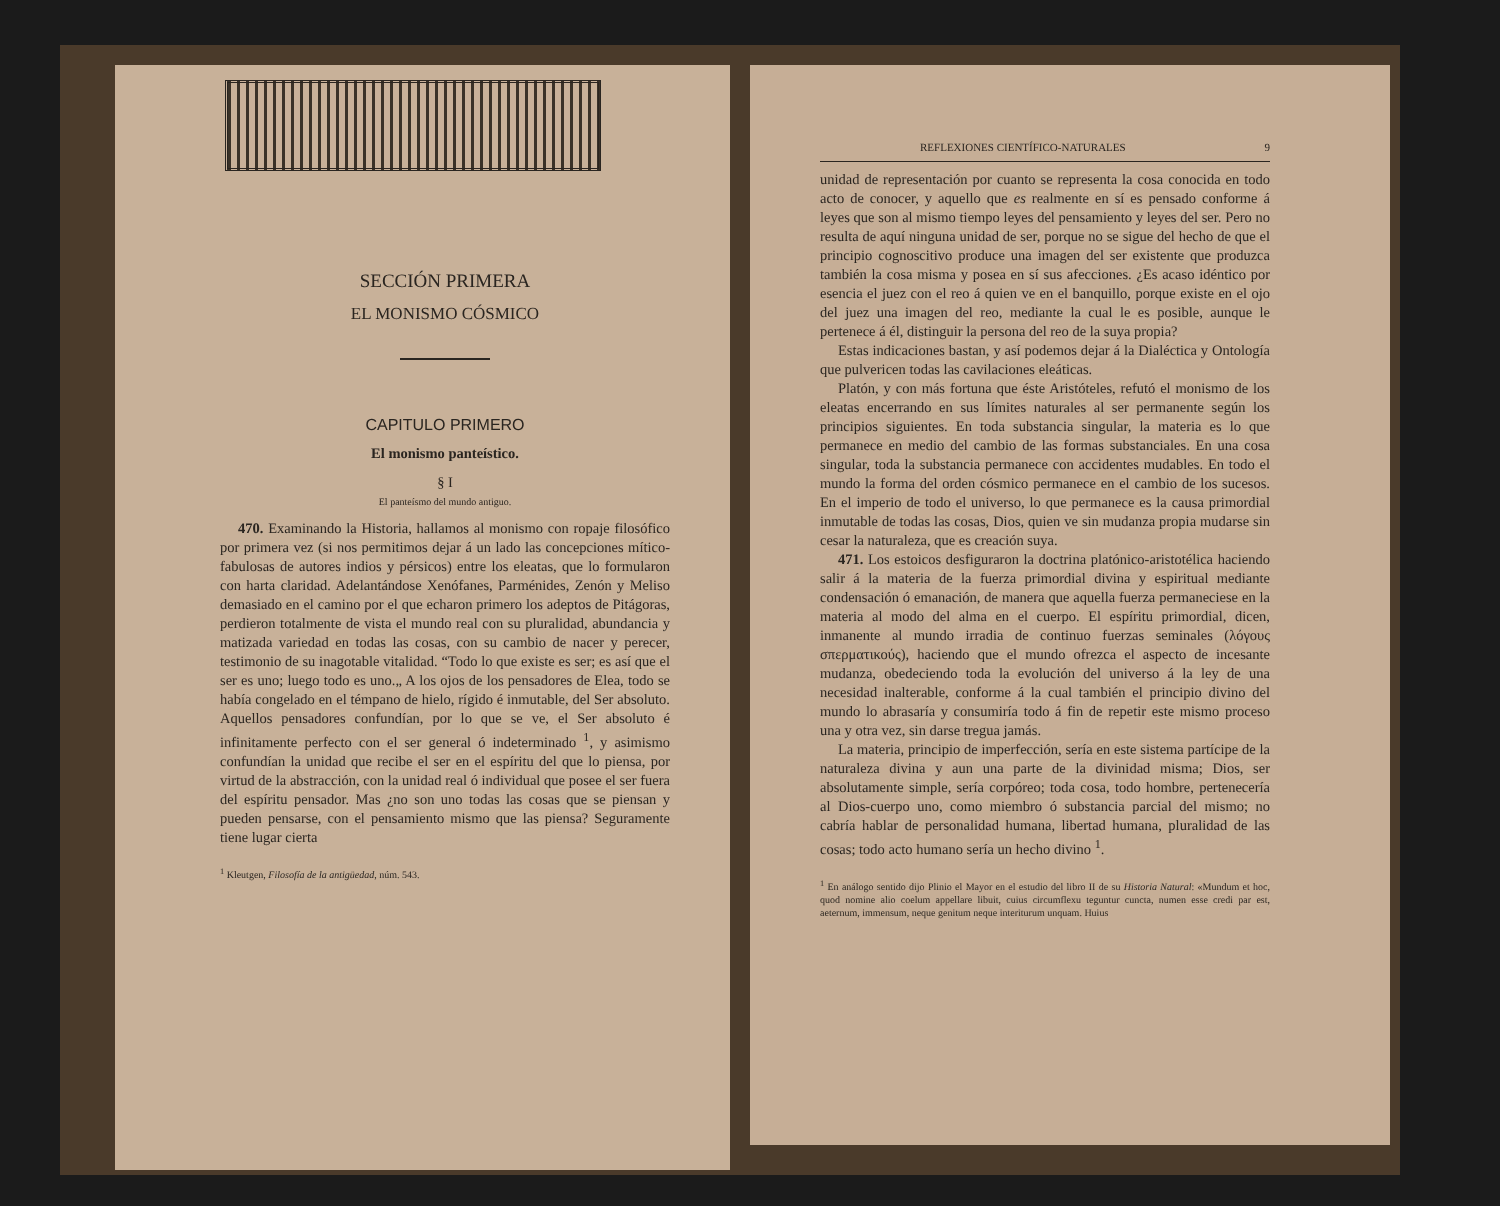SECCIÓN PRIMERA
EL MONISMO CÓSMICO
CAPITULO PRIMERO
El monismo panteístico.
§ I
El panteísmo del mundo antiguo.
470. Examinando la Historia, hallamos al monismo con ropaje filosófico por primera vez (si nos permitimos dejar á un lado las concepciones mítico-fabulosas de autores indios y pérsicos) entre los eleatas, que lo formularon con harta claridad. Adelantándose Xenófanes, Parménides, Zenón y Meliso demasiado en el camino por el que echaron primero los adeptos de Pitágoras, perdieron totalmente de vista el mundo real con su pluralidad, abundancia y matizada variedad en todas las cosas, con su cambio de nacer y perecer, testimonio de su inagotable vitalidad. “Todo lo que existe es ser; es así que el ser es uno; luego todo es uno.„ A los ojos de los pensadores de Elea, todo se había congelado en el témpano de hielo, rígido é inmutable, del Ser absoluto. Aquellos pensadores confundían, por lo que se ve, el Ser absoluto é infinitamente perfecto con el ser general ó indeterminado <sup>1</sup>, y asimismo confundían la unidad que recibe el ser en el espíritu del que lo piensa, por virtud de la abstracción, con la unidad real ó individual que posee el ser fuera del espíritu pensador. Mas ¿no son uno todas las cosas que se piensan y pueden pensarse, con el pensamiento mismo que las piensa? Seguramente tiene lugar cierta
<sup>1</sup> Kleutgen, Filosofía de la antigüedad, núm. 543.
REFLEXIONES CIENTÍFICO-NATURALES 9
unidad de representación por cuanto se representa la cosa conocida en todo acto de conocer, y aquello que es realmente en sí es pensado conforme á leyes que son al mismo tiempo leyes del pensamiento y leyes del ser. Pero no resulta de aquí ninguna unidad de ser, porque no se sigue del hecho de que el principio cognoscitivo produce una imagen del ser existente que produzca también la cosa misma y posea en sí sus afecciones. ¿Es acaso idéntico por esencia el juez con el reo á quien ve en el banquillo, porque existe en el ojo del juez una imagen del reo, mediante la cual le es posible, aunque le pertenece á él, distinguir la persona del reo de la suya propia?
Estas indicaciones bastan, y así podemos dejar á la Dialéctica y Ontología que pulvericen todas las cavilaciones eleáticas.
Platón, y con más fortuna que éste Aristóteles, refutó el monismo de los eleatas encerrando en sus límites naturales al ser permanente según los principios siguientes. En toda substancia singular, la materia es lo que permanece en medio del cambio de las formas substanciales. En una cosa singular, toda la substancia permanece con accidentes mudables. En todo el mundo la forma del orden cósmico permanece en el cambio de los sucesos. En el imperio de todo el universo, lo que permanece es la causa primordial inmutable de todas las cosas, Dios, quien ve sin mudanza propia mudarse sin cesar la naturaleza, que es creación suya.
471. Los estoicos desfiguraron la doctrina platónico-aristotélica haciendo salir á la materia de la fuerza primordial divina y espiritual mediante condensación ó emanación, de manera que aquella fuerza permaneciese en la materia al modo del alma en el cuerpo. El espíritu primordial, dicen, inmanente al mundo irradia de continuo fuerzas seminales (λόγους σπερματικούς), haciendo que el mundo ofrezca el aspecto de incesante mudanza, obedeciendo toda la evolución del universo á la ley de una necesidad inalterable, conforme á la cual también el principio divino del mundo lo abrasaría y consumiría todo á fin de repetir este mismo proceso una y otra vez, sin darse tregua jamás.
La materia, principio de imperfección, sería en este sistema partícipe de la naturaleza divina y aun una parte de la divinidad misma; Dios, ser absolutamente simple, sería corpóreo; toda cosa, todo hombre, pertenecería al Dios-cuerpo uno, como miembro ó substancia parcial del mismo; no cabría hablar de personalidad humana, libertad humana, pluralidad de las cosas; todo acto humano sería un hecho divino <sup>1</sup>.
<sup>1</sup> En análogo sentido dijo Plinio el Mayor en el estudio del libro II de su Historia Natural: «Mundum et hoc, quod nomine alio coelum appellare libuit, cuius circumflexu teguntur cuncta, numen esse credi par est, aeternum, immensum, neque genitum neque interiturum unquam. Huius